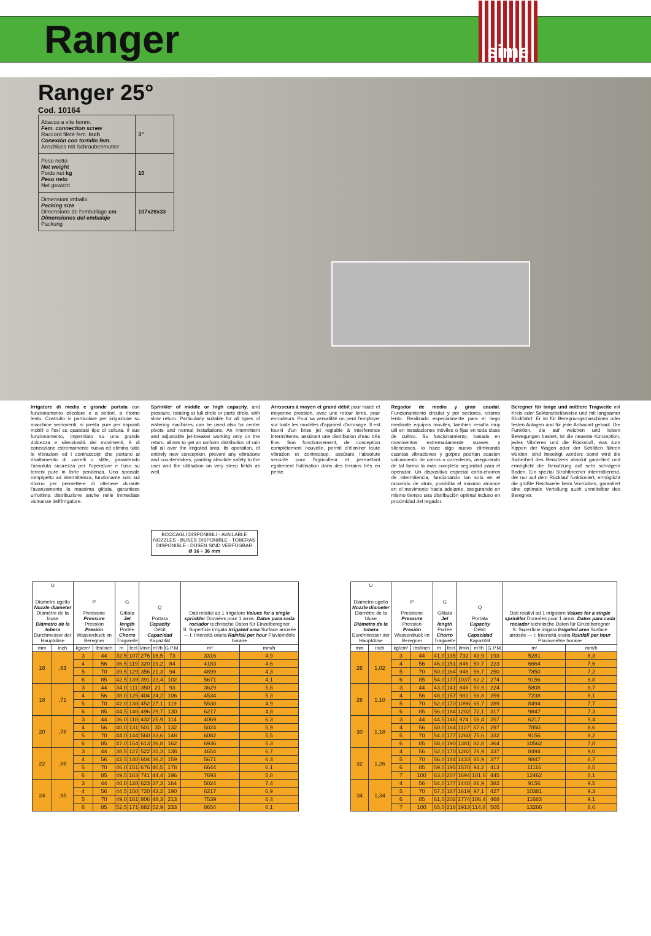Ranger
sime
Ranger 25°
Cod. 10164
| Attacco a vite femm. Fem. connection screw Raccord fileté fem. Inch Conexión con tornillo fem. Anschluss mit Schraubenmutter | 3" |
| Peso netto Net weight Poids net kg Peso neto Net gewicht | 10 |
| Dimensioni imballo Packing size Dimensions de l'emballage cm Dimensiones del embalaje Packung | 107x28x33 |
Irrigatore di media e grande portata con funzionamento circolare e a settori, a ritorno lento. Costruito in particolare per irrigazione su macchine semoventi, si presta pure per impianti mobili o fissi su qualsiasi tipo di coltura. Il suo funzionamento, imperniato su una grande dolcezza e silenziosità dei movimenti, è di concezione estremamente nuova ed elimina tutte le vibrazioni ed i contraccolpi che portano al ribaltamento di carrelli o slitte, garantendo l'assoluta sicurezza per l'operatore e l'uso su terreni pure in forte pendenza. Uno speciale rompigetto ad intermittenza, funzionante solo sul ritorno per permettere di ottenere durante l'avanzamento la massima gittata, garantisce un'ottima distribuzione anche nelle immediate vicinanze dell'irrigatore.
Sprinkler of middle or high capacity, and pressure, rotating at full circle or parts circle, with slow return. Particularly suitable for all types of watering machines, can be used also for center pivots and normal installations. An intermittent and adjustable jet-breaker working only on the return, allows to get an uniform distribution of rain fall all over the irrigated area. Its operation, of entirely new conception, prevent any vibrations and counterstokes, granting absolute safety to the user and the utilisation on very steep fields as well.
Arroseurs à moyen et grand débit pour haute et moyenne pression, avec une retour lente, pour enrouleurs. Pour sa versatilité on peut l'employer sur toute les modèles d'appareil d'arrosage. Il est fourni d'un brise jet reglable à interference intermittente, assûrant une distribution d'eau très fine. Son fonctionnement, de conception complètement nouvelle, permit d'éliminer toute vibration et contrecoup, assûrant l'absolute securité pour l'agriculteur et permettant egalement l'utilisation dans des terrains très en pente.
Regador de medio y gran caudal. Funcionamiento circular y por sectores, retorno lento. Realizado especialmente para el riego mediante equipos móviles, tambien resulta muy util en instalaciones móviles o fijas en toda clase de cultivo. Su funcionamiento, basado en movimentos extremadamente suaves y silenciosos, lo hace algo nuevo eliminando cuantas vibraciones y golpes podrían ocasion volcamiento de carros o correderas, asegurando de tal forma la más completa seguridad para el operador. Un dispositivo especial corta-chorros de intermitencia, funcionando tan solo en el racorrido de atrás, posibilita el máximo alcance en el movimento hacia adelante, asegurando en mismo tiempo una distribución optimal incluso en proximidad del regador.
Beregner für lange und mittlere Tragweite mit Kreis oder Sektorarbeitsweise und mit langsamer Rückfahrt. Er ist für Beregnungsmaschinen oder festen Anlagen und für jede Anbauart gebaut. Die Funktion, die auf weichen und leisen Bewegungen basiert, ist die neueste Konzeption, jedes Vibrieren und die Rückstoß, was zum Kippen der Wagen oder der Schlitten führen würden, sind beseitigt worden; somit wird die Sicherheit des Benutzers absolut garantiert und ermöglicht die Benutzung auf sehr schrägem Boden. Ein spezial Strahlbrecher intermittierend, der nur auf dem Rücklauf funktioniert, ermöglicht die größte Reichweite beim Vorrücken, garantiert eine optimale Verteilung auch unmittelbar des Beregner.
BOCCAGLI DISPONIBILI - AVAILABLE NOZZLES - BUSES DISPONIBLE - TOBERAS DISPONIBLE - DÜSEN SIND VERFÜGBAR
Ø 16 ÷ 36 mm
| U Diametro ugello Nozzle diameter Diamètre de la bluse Diámetro de la tobera Durchmesser der Hauptdüse | | P Pressione Pressure Pression Presión Wasserdruck im Beregner | | G Gittata Jet length Portée Chorro Tragweite | | Q Portata Capacity Débit Capacidad Kapazität | | | Dati relativi ad 1 irrigatore Values for a single sprinkler Données pour 1 arros. Datos para cada rociador technische Daten für Einzelberegner S: Superficie irrigata Irrigated area Surface arrosée — I: Intensità oraria Rainfall per hour Pluviométrie horaire | |
| --- | --- | --- | --- | --- | --- | --- | --- | --- | --- | --- |
| mm | inch | kg/cm² | lbs/inch | m | feet | l/min | m³/h | G.P.M. | m² | mm/h |
| 16 | ,63 | 3 | 44 | 32,5 | 107 | 276 | 16,5 | 73 | 3316 | 4,9 |
| | | 4 | 56 | 36,5 | 119 | 320 | 19,2 | 84 | 4183 | 4,6 |
| | | 5 | 70 | 39,5 | 129 | 356 | 21,3 | 94 | 4899 | 4,3 |
| | | 6 | 85 | 42,5 | 139 | 391 | 23,4 | 102 | 5671 | 4,1 |
| 18 | ,71 | 3 | 44 | 34,0 | 111 | 350 | 21 | 93 | 3629 | 5,8 |
| | | 4 | 56 | 38,0 | 125 | 404 | 24,2 | 106 | 4534 | 5,3 |
| | | 5 | 70 | 42,0 | 138 | 452 | 27,1 | 119 | 5538 | 4,9 |
| | | 6 | 85 | 44,5 | 146 | 496 | 29,7 | 130 | 6217 | 4,8 |
| 20 | ,78 | 3 | 44 | 36,0 | 118 | 432 | 25,9 | 114 | 4069 | 6,3 |
| | | 4 | 56 | 40,0 | 131 | 501 | 30 | 132 | 5024 | 5,9 |
| | | 5 | 70 | 44,0 | 144 | 560 | 33,6 | 148 | 6082 | 5,5 |
| | | 6 | 85 | 47,0 | 154 | 613 | 36,8 | 162 | 6936 | 5,3 |
| 22 | ,86 | 3 | 44 | 38,5 | 127 | 522 | 31,3 | 138 | 4654 | 6,7 |
| | | 4 | 56 | 42,5 | 140 | 604 | 36,2 | 159 | 5671 | 6,4 |
| | | 5 | 70 | 46,0 | 151 | 676 | 40,5 | 178 | 6644 | 6,1 |
| | | 6 | 85 | 49,5 | 163 | 741 | 44,4 | 196 | 7693 | 5,8 |
| 24 | ,95 | 3 | 44 | 40,0 | 128 | 623 | 37,3 | 164 | 5024 | 7,4 |
| | | 4 | 56 | 44,5 | 150 | 720 | 43,2 | 190 | 6217 | 6,9 |
| | | 5 | 70 | 49,0 | 161 | 806 | 48,3 | 213 | 7539 | 6,4 |
| | | 6 | 85 | 52,5 | 171 | 882 | 52,9 | 233 | 8654 | 6,1 |
| U Diametro ugello Nozzle diameter Diamètre de la bluse Diámetro de la tobera Durchmesser der Hauptdüse | | P Pressione Pressure Pression Presión Wasserdruck im Beregner | | G Gittata Jet length Portée Chorro Tragweite | | Q Portata Capacity Débit Capacidad Kapazität | | | Dati relativi ad 1 irrigatore Values for a single sprinkler Données pour 1 arros. Datos para cada rociador technische Daten für Einzelberegner S: Superficie irrigata Irrigated area Surface arrosée — I: Intensità oraria Rainfall per hour Pluviométrie horaire | |
| --- | --- | --- | --- | --- | --- | --- | --- | --- | --- | --- |
| mm | inch | kg/cm² | lbs/inch | m | feet | l/min | m³/h | G.P.M. | m² | mm/h |
| 26 | 1,02 | 3 | 44 | 41,0 | 135 | 732 | 43,9 | 193 | 5281 | 8,3 |
| | | 4 | 56 | 46,0 | 151 | 846 | 50,7 | 223 | 6664 | 7,6 |
| | | 5 | 70 | 50,0 | 164 | 946 | 56,7 | 250 | 7850 | 7,2 |
| | | 6 | 85 | 54,0 | 177 | 1037 | 62,2 | 274 | 9156 | 6,8 |
| 28 | 1,10 | 3 | 44 | 43,0 | 141 | 848 | 50,9 | 224 | 5808 | 8,7 |
| | | 4 | 56 | 48,0 | 157 | 981 | 58,8 | 259 | 7238 | 8,1 |
| | | 5 | 70 | 52,0 | 170 | 1096 | 65,7 | 289 | 8494 | 7,7 |
| | | 6 | 85 | 56,0 | 184 | 1202 | 72,1 | 317 | 9847 | 7,3 |
| 30 | 1,18 | 3 | 44 | 44,5 | 146 | 974 | 58,4 | 257 | 6217 | 9,4 |
| | | 4 | 56 | 50,0 | 164 | 1127 | 67,6 | 297 | 7850 | 8,6 |
| | | 5 | 70 | 54,0 | 177 | 1260 | 75,6 | 332 | 9156 | 8,2 |
| | | 6 | 85 | 58,0 | 190 | 1381 | 82,8 | 364 | 10562 | 7,8 |
| 32 | 1,26 | 4 | 56 | 52,0 | 170 | 1282 | 76,9 | 337 | 8494 | 9,0 |
| | | 5 | 70 | 56,0 | 184 | 1433 | 85,9 | 377 | 9847 | 8,7 |
| | | 6 | 85 | 59,5 | 195 | 1570 | 94,2 | 413 | 11116 | 8,5 |
| | | 7 | 100 | 63,0 | 207 | 1694 | 101,6 | 445 | 12462 | 8,1 |
| 34 | 1,34 | 4 | 56 | 54,0 | 177 | 1448 | 86,9 | 382 | 9156 | 9,5 |
| | | 5 | 70 | 57,5 | 187 | 1619 | 97,1 | 427 | 10381 | 9,3 |
| | | 6 | 85 | 61,0 | 202 | 1774 | 106,4 | 468 | 11683 | 9,1 |
| | | 7 | 100 | 65,0 | 218 | 1913 | 114,8 | 505 | 13266 | 8,6 |